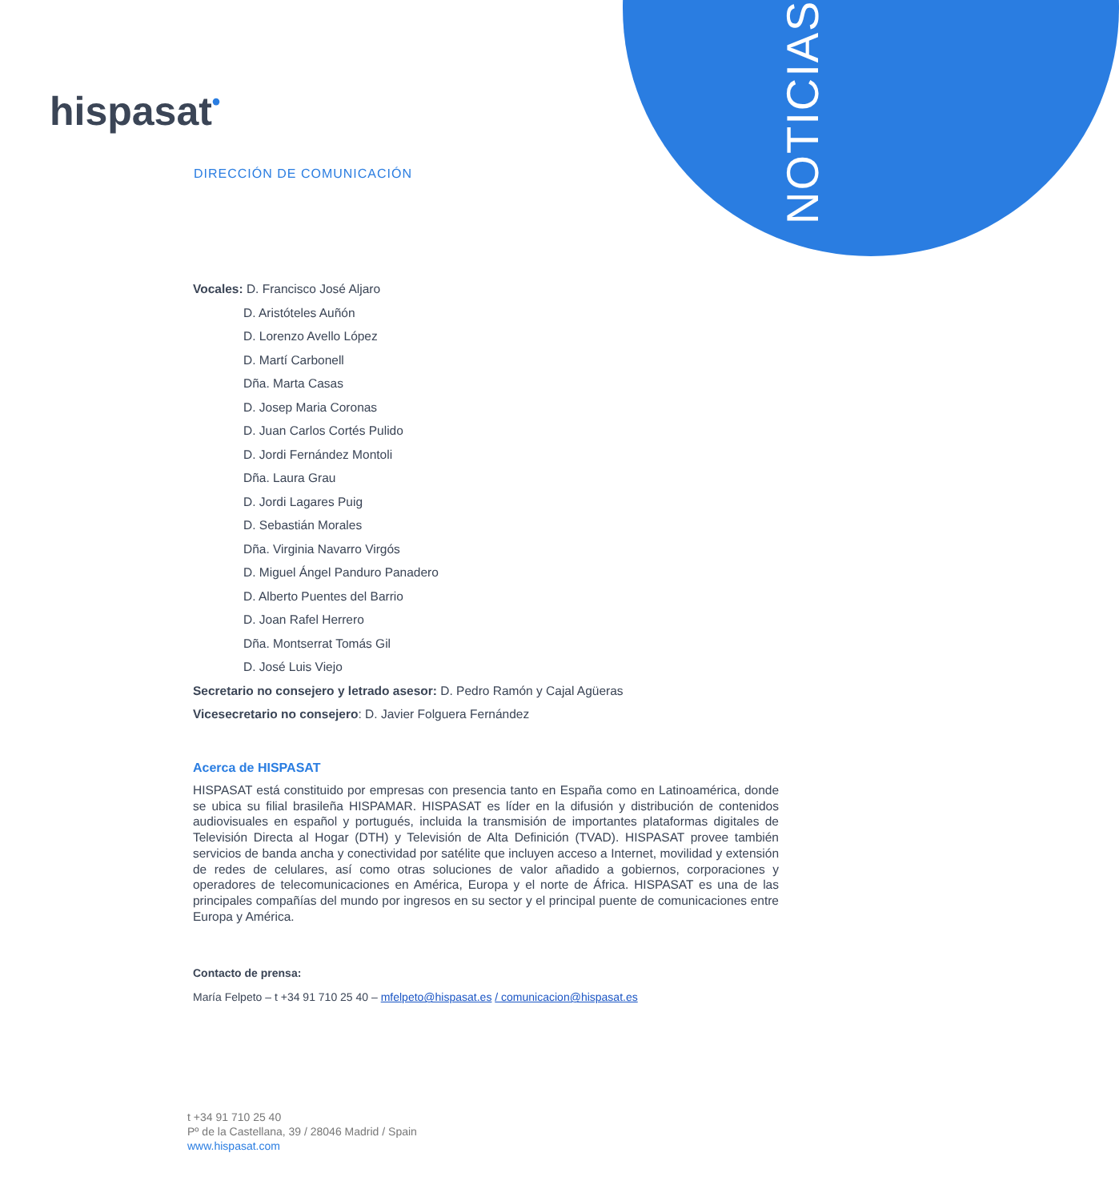NOTICIAS
hispasat•
DIRECCIÓN DE COMUNICACIÓN
Vocales: D. Francisco José Aljaro
D. Aristóteles Auñón
D. Lorenzo Avello López
D. Martí Carbonell
Dña. Marta Casas
D. Josep Maria Coronas
D. Juan Carlos Cortés Pulido
D. Jordi Fernández Montoli
Dña. Laura Grau
D. Jordi Lagares Puig
D. Sebastián Morales
Dña. Virginia Navarro Virgós
D. Miguel Ángel Panduro Panadero
D. Alberto Puentes del Barrio
D. Joan Rafel Herrero
Dña. Montserrat Tomás Gil
D. José Luis Viejo
Secretario no consejero y letrado asesor: D. Pedro Ramón y Cajal Agüeras
Vicesecretario no consejero: D. Javier Folguera Fernández
Acerca de HISPASAT
HISPASAT está constituido por empresas con presencia tanto en España como en Latinoamérica, donde se ubica su filial brasileña HISPAMAR. HISPASAT es líder en la difusión y distribución de contenidos audiovisuales en español y portugués, incluida la transmisión de importantes plataformas digitales de Televisión Directa al Hogar (DTH) y Televisión de Alta Definición (TVAD). HISPASAT provee también servicios de banda ancha y conectividad por satélite que incluyen acceso a Internet, movilidad y extensión de redes de celulares, así como otras soluciones de valor añadido a gobiernos, corporaciones y operadores de telecomunicaciones en América, Europa y el norte de África. HISPASAT es una de las principales compañías del mundo por ingresos en su sector y el principal puente de comunicaciones entre Europa y América.
Contacto de prensa:
María Felpeto – t +34 91 710 25 40 – mfelpeto@hispasat.es / comunicacion@hispasat.es
t +34 91 710 25 40
Pº de la Castellana, 39 / 28046 Madrid / Spain
www.hispasat.com